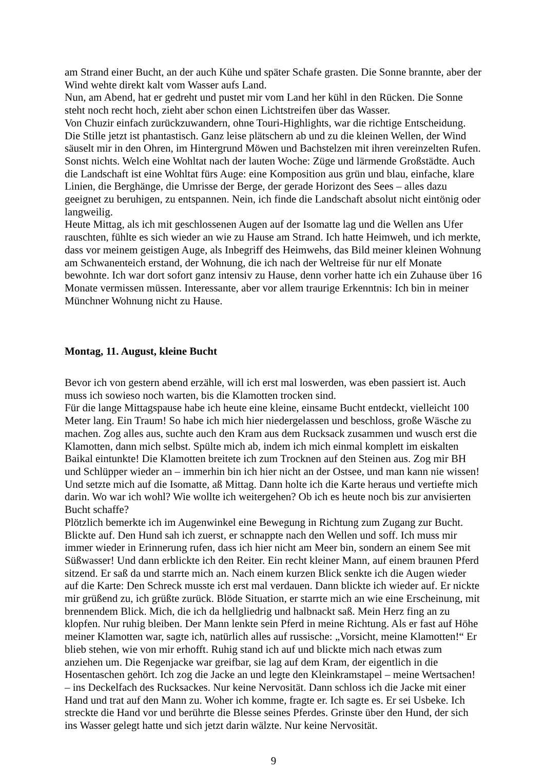am Strand einer Bucht, an der auch Kühe und später Schafe grasten. Die Sonne brannte, aber der Wind wehte direkt kalt vom Wasser aufs Land.
Nun, am Abend, hat er gedreht und pustet mir vom Land her kühl in den Rücken. Die Sonne steht noch recht hoch, zieht aber schon einen Lichtstreifen über das Wasser.
Von Chuzir einfach zurückzuwandern, ohne Touri-Highlights, war die richtige Entscheidung. Die Stille jetzt ist phantastisch. Ganz leise plätschern ab und zu die kleinen Wellen, der Wind säuselt mir in den Ohren, im Hintergrund Möwen und Bachstelzen mit ihren vereinzelten Rufen. Sonst nichts. Welch eine Wohltat nach der lauten Woche: Züge und lärmende Großstädte. Auch die Landschaft ist eine Wohltat fürs Auge: eine Komposition aus grün und blau, einfache, klare Linien, die Berghänge, die Umrisse der Berge, der gerade Horizont des Sees – alles dazu geeignet zu beruhigen, zu entspannen. Nein, ich finde die Landschaft absolut nicht eintönig oder langweilig.
Heute Mittag, als ich mit geschlossenen Augen auf der Isomatte lag und die Wellen ans Ufer rauschten, fühlte es sich wieder an wie zu Hause am Strand. Ich hatte Heimweh, und ich merkte, dass vor meinem geistigen Auge, als Inbegriff des Heimwehs, das Bild meiner kleinen Wohnung am Schwanenteich erstand, der Wohnung, die ich nach der Weltreise für nur elf Monate bewohnte. Ich war dort sofort ganz intensiv zu Hause, denn vorher hatte ich ein Zuhause über 16 Monate vermissen müssen. Interessante, aber vor allem traurige Erkenntnis: Ich bin in meiner Münchner Wohnung nicht zu Hause.
Montag, 11. August, kleine Bucht
Bevor ich von gestern abend erzähle, will ich erst mal loswerden, was eben passiert ist. Auch muss ich sowieso noch warten, bis die Klamotten trocken sind.
Für die lange Mittagspause habe ich heute eine kleine, einsame Bucht entdeckt, vielleicht 100 Meter lang. Ein Traum! So habe ich mich hier niedergelassen und beschloss, große Wäsche zu machen. Zog alles aus, suchte auch den Kram aus dem Rucksack zusammen und wusch erst die Klamotten, dann mich selbst. Spülte mich ab, indem ich mich einmal komplett im eiskalten Baikal eintunkte! Die Klamotten breitete ich zum Trocknen auf den Steinen aus. Zog mir BH und Schlüpper wieder an – immerhin bin ich hier nicht an der Ostsee, und man kann nie wissen! Und setzte mich auf die Isomatte, aß Mittag. Dann holte ich die Karte heraus und vertiefte mich darin. Wo war ich wohl? Wie wollte ich weitergehen? Ob ich es heute noch bis zur anvisierten Bucht schaffe?
Plötzlich bemerkte ich im Augenwinkel eine Bewegung in Richtung zum Zugang zur Bucht. Blickte auf. Den Hund sah ich zuerst, er schnappte nach den Wellen und soff. Ich muss mir immer wieder in Erinnerung rufen, dass ich hier nicht am Meer bin, sondern an einem See mit Süßwasser! Und dann erblickte ich den Reiter. Ein recht kleiner Mann, auf einem braunen Pferd sitzend. Er saß da und starrte mich an. Nach einem kurzen Blick senkte ich die Augen wieder auf die Karte: Den Schreck musste ich erst mal verdauen. Dann blickte ich wieder auf. Er nickte mir grüßend zu, ich grüßte zurück. Blöde Situation, er starrte mich an wie eine Erscheinung, mit brennendem Blick. Mich, die ich da hellgliedrig und halbnackt saß. Mein Herz fing an zu klopfen. Nur ruhig bleiben. Der Mann lenkte sein Pferd in meine Richtung. Als er fast auf Höhe meiner Klamotten war, sagte ich, natürlich alles auf russische: „Vorsicht, meine Klamotten!“ Er blieb stehen, wie von mir erhofft. Ruhig stand ich auf und blickte mich nach etwas zum anziehen um. Die Regenjacke war greifbar, sie lag auf dem Kram, der eigentlich in die Hosentaschen gehört. Ich zog die Jacke an und legte den Kleinkramstapel – meine Wertsachen! – ins Deckelfach des Rucksackes. Nur keine Nervosität. Dann schloss ich die Jacke mit einer Hand und trat auf den Mann zu. Woher ich komme, fragte er. Ich sagte es. Er sei Usbeke. Ich streckte die Hand vor und berührte die Blesse seines Pferdes. Grinste über den Hund, der sich ins Wasser gelegt hatte und sich jetzt darin wälzte. Nur keine Nervosität.
9